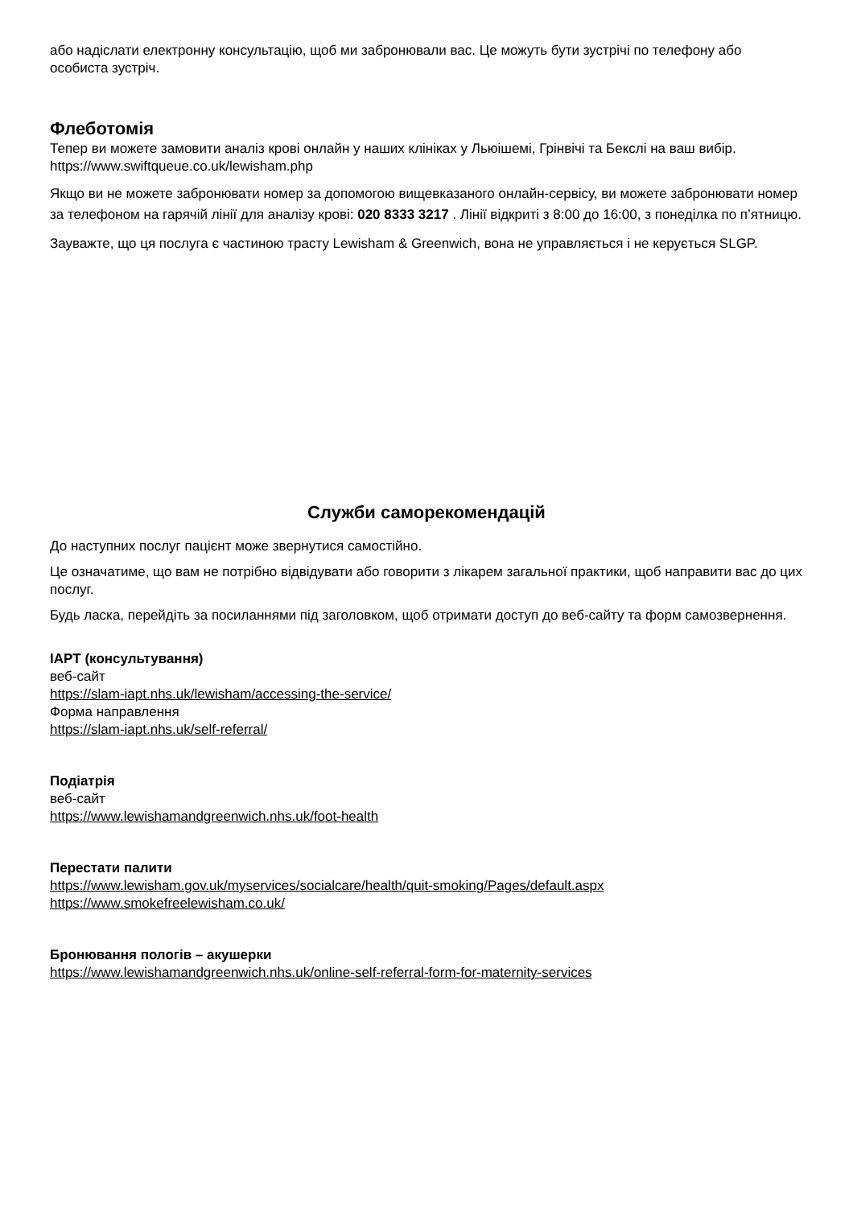або надіслати електронну консультацію, щоб ми забронювали вас. Це можуть бути зустрічі по телефону або особиста зустріч.
Флеботомія
Тепер ви можете замовити аналіз крові онлайн у наших клініках у Льюішемі, Грінвічі та Бекслі на ваш вибір. https://www.swiftqueue.co.uk/lewisham.php
Якщо ви не можете забронювати номер за допомогою вищевказаного онлайн-сервісу, ви можете забронювати номер за телефоном на гарячій лінії для аналізу крові: 020 8333 3217 . Лінії відкриті з 8:00 до 16:00, з понеділка по п’ятницю.
Зауважте, що ця послуга є частиною трасту Lewisham & Greenwich, вона не управляється і не керується SLGP.
Служби саморекомендацій
До наступних послуг пацієнт може звернутися самостійно.
Це означатиме, що вам не потрібно відвідувати або говорити з лікарем загальної практики, щоб направити вас до цих послуг.
Будь ласка, перейдіть за посиланнями під заголовком, щоб отримати доступ до веб-сайту та форм самозвернення.
IAPT (консультування)
веб-сайт
https://slam-iapt.nhs.uk/lewisham/accessing-the-service/
Форма направлення
https://slam-iapt.nhs.uk/self-referral/
Подіатрія
веб-сайт
https://www.lewishamandgreenwich.nhs.uk/foot-health
Перестати палити
https://www.lewisham.gov.uk/myservices/socialcare/health/quit-smoking/Pages/default.aspx
https://www.smokefreelewisham.co.uk/
Бронювання пологів – акушерки
https://www.lewishamandgreenwich.nhs.uk/online-self-referral-form-for-maternity-services